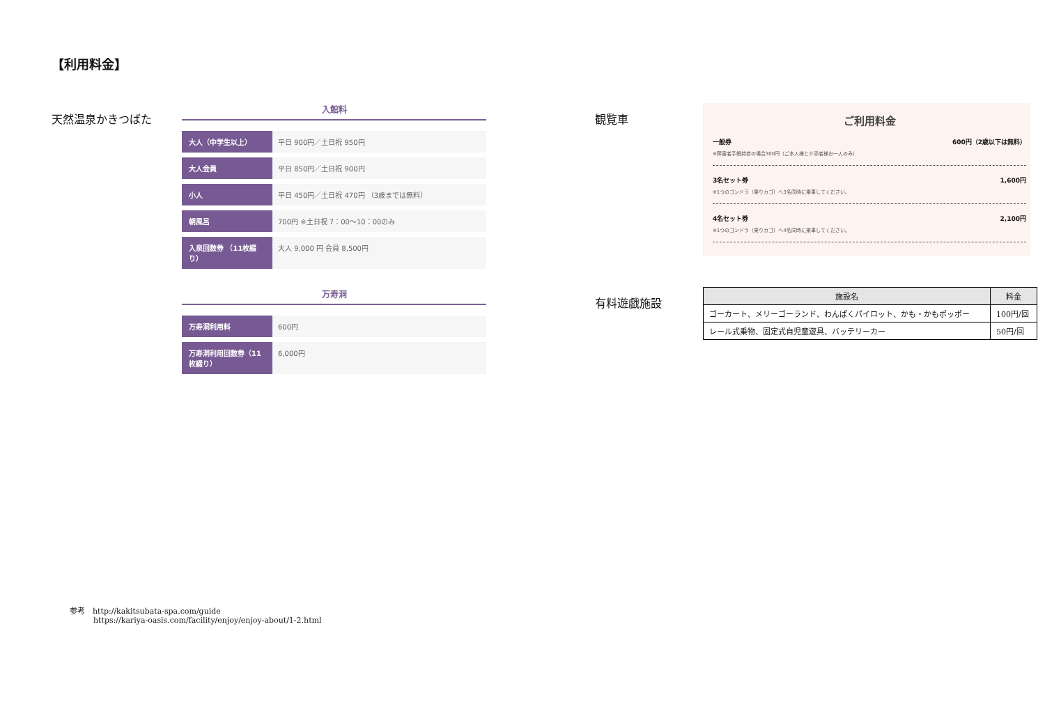【利用料金】
天然温泉かきつばた
入館料
| 大人（中学生以上） | 平日 900円／土日祝 950円 |
| 大人会員 | 平日 850円／土日祝 900円 |
| 小人 | 平日 450円／土日祝 470円 （3歳までは無料） |
| 朝風呂 | 700円 ※土日祝 7：00〜10：00のみ |
| 入泉回数券 （11枚綴り） | 大人 9,000 円 会員 8,500円 |
万寿洞
| 万寿洞利用料 | 600円 |
| 万寿洞利用回数券（11枚綴り） | 6,000円 |
観覧車
ご利用料金
一般券 600円（2歳以下は無料）
※障害者手帳持参の場合300円（ご本人様と介添者様お一人のみ）
3名セット券 1,600円
※1つのゴンドラ（乗りカゴ）へ3名同時に乗車してください。
4名セット券 2,100円
※1つのゴンドラ（乗りカゴ）へ4名同時に乗車してください。
有料遊戯施設
| 施設名 | 料金 |
| --- | --- |
| ゴーカート、メリーゴーランド、わんぱくパイロット、かも・かもポッポー | 100円/回 |
| レール式乗物、固定式自児童遊具、バッテリーカー | 50円/回 |
参考　http://kakitsubata-spa.com/guide
https://kariya-oasis.com/facility/enjoy/enjoy-about/1-2.html